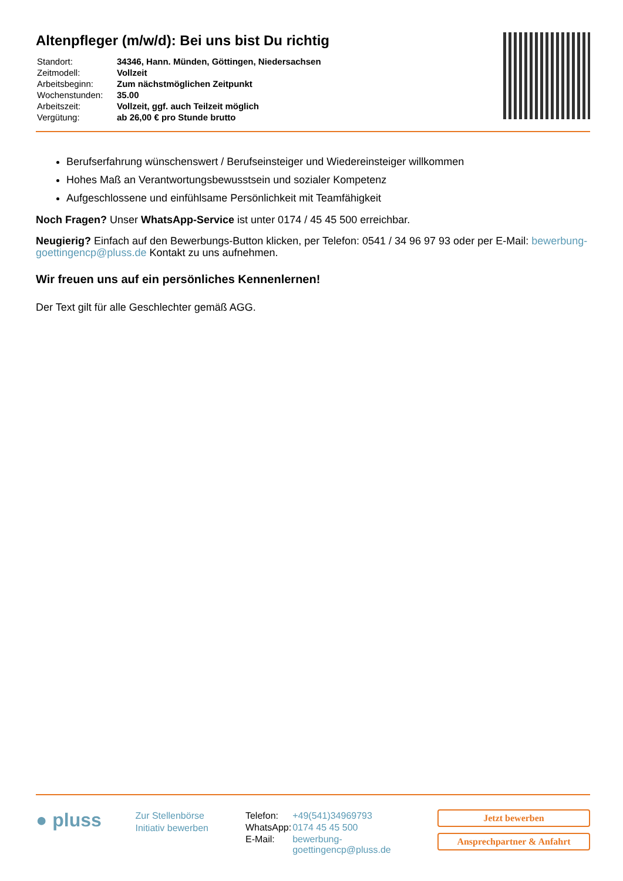Altenpfleger (m/w/d): Bei uns bist Du richtig
| Standort: | 34346, Hann. Münden, Göttingen, Niedersachsen |
| Zeitmodell: | Vollzeit |
| Arbeitsbeginn: | Zum nächstmöglichen Zeitpunkt |
| Wochenstunden: | 35.00 |
| Arbeitszeit: | Vollzeit, ggf. auch Teilzeit möglich |
| Vergütung: | ab 26,00 € pro Stunde brutto |
Berufserfahrung wünschenswert / Berufseinsteiger und Wiedereinsteiger willkommen
Hohes Maß an Verantwortungsbewusstsein und sozialer Kompetenz
Aufgeschlossene und einfühlsame Persönlichkeit mit Teamfähigkeit
Noch Fragen? Unser WhatsApp-Service ist unter 0174 / 45 45 500 erreichbar.
Neugierig? Einfach auf den Bewerbungs-Button klicken, per Telefon: 0541 / 34 96 97 93 oder per E-Mail: bewerbung-goettingencp@pluss.de Kontakt zu uns aufnehmen.
Wir freuen uns auf ein persönliches Kennenlernen!
Der Text gilt für alle Geschlechter gemäß AGG.
● pluss
Zur Stellenbörse
Initiativ bewerben
| Telefon: | +49(541)34969793 |
| WhatsApp: | 0174 45 45 500 |
| E-Mail: | bewerbung-goettingencp@pluss.de |
Jetzt bewerben
Ansprechpartner & Anfahrt